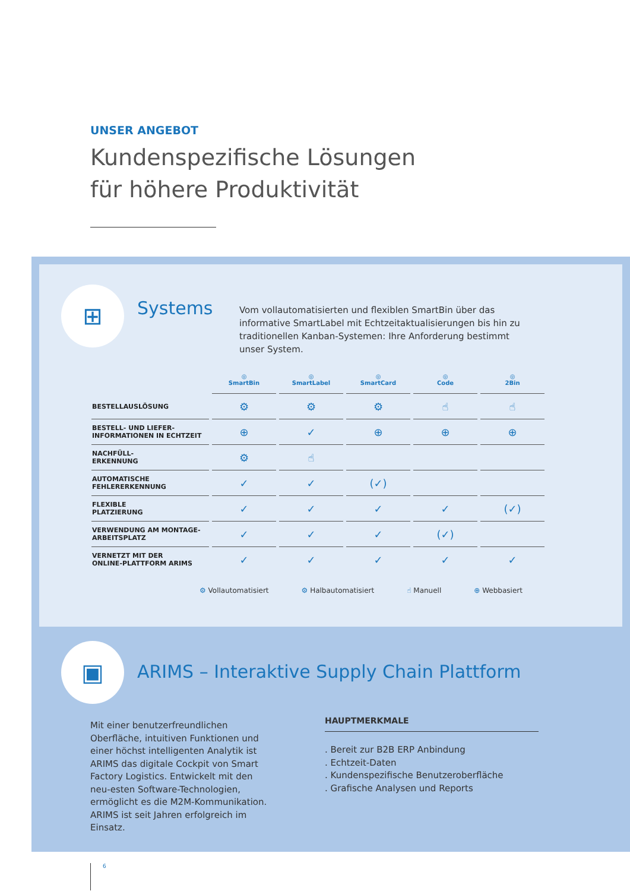UNSER ANGEBOT
Kundenspezifische Lösungen
für höhere Produktivität
⊞
Systems
Vom vollautomatisierten und flexiblen SmartBin über das informative SmartLabel mit Echtzeitaktualisierungen bis hin zu traditionellen Kanban-Systemen: Ihre Anforderung bestimmt unser System.
| | ◎ SmartBin | ◎ SmartLabel | ◎ SmartCard | ◎ Code | ◎ 2Bin |
| --- | --- | --- | --- | --- | --- |
| BESTELLAUSLÖSUNG | ⚙ | ⚙ | ⚙ | ☝ | ☝ |
| BESTELL- UND LIEFER- INFORMATIONEN IN ECHTZEIT | ⊕ | ✓ | ⊕ | ⊕ | ⊕ |
| NACHFÜLL- ERKENNUNG | ⚙ | ☝ | | | |
| AUTOMATISCHE FEHLERERKENNUNG | ✓ | ✓ | (✓) | | |
| FLEXIBLE PLATZIERUNG | ✓ | ✓ | ✓ | ✓ | (✓) |
| VERWENDUNG AM MONTAGE- ARBEITSPLATZ | ✓ | ✓ | ✓ | (✓) | |
| VERNETZT MIT DER ONLINE-PLATTFORM ARIMS | ✓ | ✓ | ✓ | ✓ | ✓ |
⚙ Vollautomatisiert ⚙ Halbautomatisiert ☝ Manuell ⊕ Webbasiert
▣
ARIMS – Interaktive Supply Chain Plattform
Mit einer benutzerfreundlichen Oberfläche, intuitiven Funktionen und einer höchst intelligenten Analytik ist ARIMS das digitale Cockpit von Smart Factory Logistics. Entwickelt mit den neu-esten Software-Technologien, ermöglicht es die M2M-Kommunikation. ARIMS ist seit Jahren erfolgreich im Einsatz.
HAUPTMERKMALE
. Bereit zur B2B ERP Anbindung
. Echtzeit-Daten
. Kundenspezifische Benutzeroberfläche
. Grafische Analysen und Reports
6